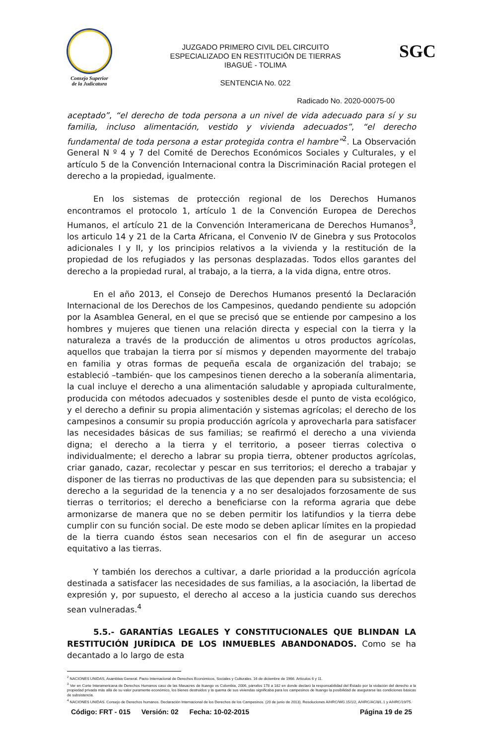Consejo Superior
de la Judicatura
JUZGADO PRIMERO CIVIL DEL CIRCUITO
ESPECIALIZADO EN RESTITUCIÓN DE TIERRAS
IBAGUÉ - TOLIMA
SENTENCIA No. 022
SGC
Radicado No. 2020-00075-00
aceptado”, “el derecho de toda persona a un nivel de vida adecuado para sí y su familia, incluso alimentación, vestido y vivienda adecuados”, “el derecho fundamental de toda persona a estar protegida contra el hambre”<sup>2</sup>. La Observación General N º 4 y 7 del Comité de Derechos Económicos Sociales y Culturales, y el artículo 5 de la Convención Internacional contra la Discriminación Racial protegen el derecho a la propiedad, igualmente.
En los sistemas de protección regional de los Derechos Humanos encontramos el protocolo 1, artículo 1 de la Convención Europea de Derechos Humanos, el artículo 21 de la Convención Interamericana de Derechos Humanos<sup>3</sup>, los articulo 14 y 21 de la Carta Africana, el Convenio IV de Ginebra y sus Protocolos adicionales I y II, y los principios relativos a la vivienda y la restitución de la propiedad de los refugiados y las personas desplazadas. Todos ellos garantes del derecho a la propiedad rural, al trabajo, a la tierra, a la vida digna, entre otros.
En el año 2013, el Consejo de Derechos Humanos presentó la Declaración Internacional de los Derechos de los Campesinos, quedando pendiente su adopción por la Asamblea General, en el que se precisó que se entiende por campesino a los hombres y mujeres que tienen una relación directa y especial con la tierra y la naturaleza a través de la producción de alimentos u otros productos agrícolas, aquellos que trabajan la tierra por sí mismos y dependen mayormente del trabajo en familia y otras formas de pequeña escala de organización del trabajo; se estableció –también- que los campesinos tienen derecho a la soberanía alimentaria, la cual incluye el derecho a una alimentación saludable y apropiada culturalmente, producida con métodos adecuados y sostenibles desde el punto de vista ecológico, y el derecho a definir su propia alimentación y sistemas agrícolas; el derecho de los campesinos a consumir su propia producción agrícola y aprovecharla para satisfacer las necesidades básicas de sus familias; se reafirmó el derecho a una vivienda digna; el derecho a la tierra y el territorio, a poseer tierras colectiva o individualmente; el derecho a labrar su propia tierra, obtener productos agrícolas, criar ganado, cazar, recolectar y pescar en sus territorios; el derecho a trabajar y disponer de las tierras no productivas de las que dependen para su subsistencia; el derecho a la seguridad de la tenencia y a no ser desalojados forzosamente de sus tierras o territorios; el derecho a beneficiarse con la reforma agraria que debe armonizarse de manera que no se deben permitir los latifundios y la tierra debe cumplir con su función social. De este modo se deben aplicar límites en la propiedad de la tierra cuando éstos sean necesarios con el fin de asegurar un acceso equitativo a las tierras.
Y también los derechos a cultivar, a darle prioridad a la producción agrícola destinada a satisfacer las necesidades de sus familias, a la asociación, la libertad de expresión y, por supuesto, el derecho al acceso a la justicia cuando sus derechos sean vulneradas.<sup>4</sup>
5.5.- GARANTÍAS LEGALES Y CONSTITUCIONALES QUE BLINDAN LA RESTITUCIÓN JURÍDICA DE LOS INMUEBLES ABANDONADOS. Como se ha decantado a lo largo de esta
<sup>2</sup> NACIONES UNIDAS, Asamblea General. Pacto Internacional de Derechos Económicos, Sociales y Culturales. 16 de diciembre de 1966. Artículos 6 y 11.
<sup>3</sup> Ver en Corte Interamericana de Derechos Humanos caso de las Masacres de Ituango vs Colombia, 2006, párrafos 178 a 182 en donde declaró la responsabilidad del Estado por la violación del derecho a la propiedad privada más allá de su valor puramente económico, los bienes destruidos y la quema de sus viviendas significaba para los campesinos de Ituango la posibilidad de asegurarse las condiciones básicas de subsistencia.
<sup>4</sup> NACIONES UNIDAS. Consejo de Derechos humanos. Declaración Internacional de los Derechos de los Campesinos. (20 de junio de 2013). Resoluciones A/HRC/WG.15/1/2, A/HRC/AC/8/L.1 y A/HRC/19/75.
Código: FRT - 015 Versión: 02 Fecha: 10-02-2015 Página 19 de 25